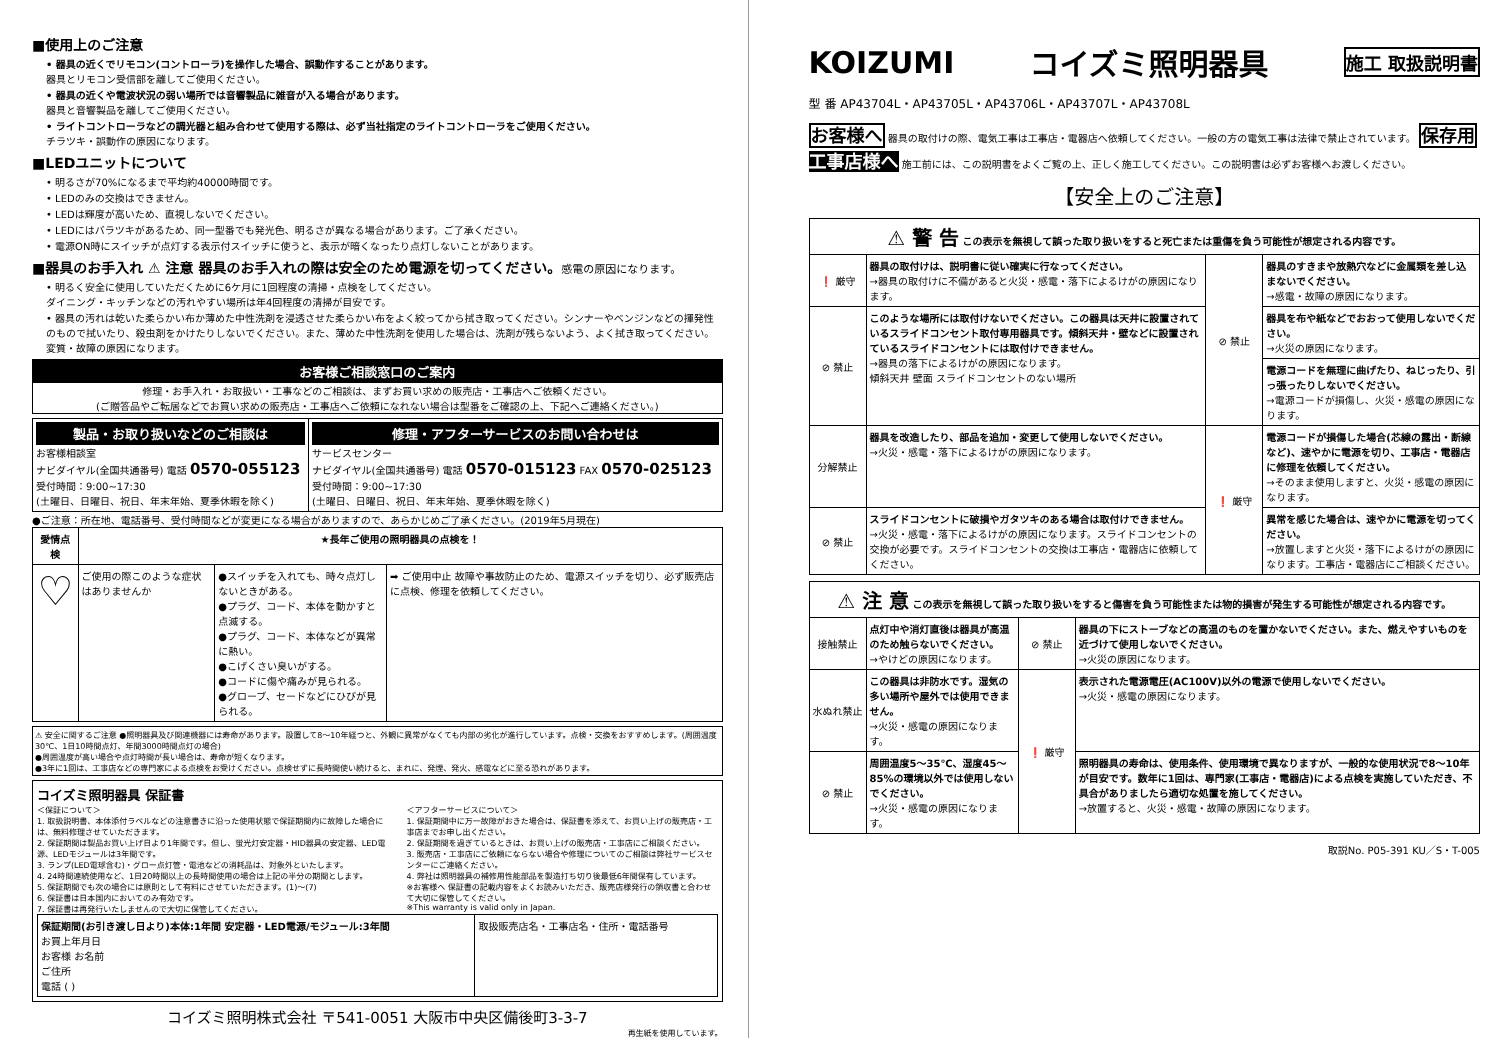■使用上のご注意
• 器具の近くでリモコン(コントローラ)を操作した場合、誤動作することがあります。
器具とリモコン受信部を離してご使用ください。
• 器具の近くや電波状況の弱い場所では音響製品に雑音が入る場合があります。
器具と音響製品を離してご使用ください。
• ライトコントローラなどの調光器と組み合わせて使用する際は、必ず当社指定のライトコントローラをご使用ください。
チラツキ・誤動作の原因になります。
■LEDユニットについて
• 明るさが70%になるまで平均約40000時間です。
• LEDのみの交換はできません。
• LEDは輝度が高いため、直視しないでください。
• LEDにはバラツキがあるため、同一型番でも発光色、明るさが異なる場合があります。ご了承ください。
• 電源ON時にスイッチが点灯する表示付スイッチに使うと、表示が暗くなったり点灯しないことがあります。
■器具のお手入れ ⚠ 注意 器具のお手入れの際は安全のため電源を切ってください。感電の原因になります。
• 明るく安全に使用していただくために6ケ月に1回程度の清掃・点検をしてください。
ダイニング・キッチンなどの汚れやすい場所は年4回程度の清掃が目安です。
• 器具の汚れは乾いた柔らかい布か薄めた中性洗剤を浸透させた柔らかい布をよく絞ってから拭き取ってください。シンナーやベンジンなどの揮発性のもので拭いたり、殺虫剤をかけたりしないでください。また、薄めた中性洗剤を使用した場合は、洗剤が残らないよう、よく拭き取ってください。変質・故障の原因になります。
お客様ご相談窓口のご案内
修理・お手入れ・お取扱い・工事などのご相談は、まずお買い求めの販売店・工事店へご依頼ください。
(ご贈答品やご転居などでお買い求めの販売店・工事店へご依頼になれない場合は型番をご確認の上、下記へご連絡ください。)
| 製品・お取り扱いなどのご相談は お客様相談室 ナビダイヤル(全国共通番号) 電話 0570-055123 受付時間：9:00~17:30 (土曜日、日曜日、祝日、年末年始、夏季休暇を除く) | 修理・アフターサービスのお問い合わせは サービスセンター ナビダイヤル(全国共通番号) 電話 0570-015123 FAX 0570-025123 受付時間：9:00~17:30 (土曜日、日曜日、祝日、年末年始、夏季休暇を除く) |
●ご注意：所在地、電話番号、受付時間などが変更になる場合がありますので、あらかじめご了承ください。(2019年5月現在)
| 愛情点検 | ★長年ご使用の照明器具の点検を！ | | |
| --- | --- | --- | --- |
| ♡ | ご使用の際このような症状はありませんか | ●スイッチを入れても、時々点灯しないときがある。 ●プラグ、コード、本体を動かすと点滅する。 ●プラグ、コード、本体などが異常に熱い。 ●こげくさい臭いがする。 ●コードに傷や痛みが見られる。 ●グローブ、セードなどにひびが見られる。 | ➡ ご使用中止 故障や事故防止のため、電源スイッチを切り、必ず販売店に点検、修理を依頼してください。 |
⚠ 安全に関するご注意 ●照明器具及び関連機器には寿命があります。設置して8～10年経つと、外観に異常がなくても内部の劣化が進行しています。点検・交換をおすすめします。(周囲温度30℃、1日10時間点灯、年間3000時間点灯の場合)
●周囲温度が高い場合や点灯時間が長い場合は、寿命が短くなります。
●3年に1回は、工事店などの専門家による点検をお受けください。点検せずに長時間使い続けると、まれに、発煙、発火、感電などに至る恐れがあります。
コイズミ照明器具 保証書
＜保証について＞
1. 取扱説明書、本体添付ラベルなどの注意書きに沿った使用状態で保証期間内に故障した場合には、無料修理させていただきます。
2. 保証期間は製品お買い上げ日より1年間です。但し、蛍光灯安定器・HID器具の安定器、LED電源、LEDモジュールは3年間です。
3. ランプ(LED電球含む)・グロー点灯管・電池などの消耗品は、対象外といたします。
4. 24時間連続使用など、1日20時間以上の長時間使用の場合は上記の半分の期間とします。
5. 保証期間でも次の場合には原則として有料にさせていただきます。(1)〜(7)
6. 保証書は日本国内においてのみ有効です。
7. 保証書は再発行いたしませんので大切に保管してください。
＜アフターサービスについて＞
1. 保証期間中に万一故障がおきた場合は、保証書を添えて、お買い上げの販売店・工事店までお申し出ください。
2. 保証期間を過ぎているときは、お買い上げの販売店・工事店にご相談ください。
3. 販売店・工事店にご依頼にならない場合や修理についてのご相談は弊社サービスセンターにご連絡ください。
4. 弊社は照明器具の補修用性能部品を製造打ち切り後最低6年間保有しています。
※お客様へ 保証書の記載内容をよくお読みいただき、販売店様発行の領収書と合わせて大切に保管してください。
※This warranty is valid only in Japan.
| 保証期間(お引き渡し日より)本体:1年間 安定器・LED電源/モジュール:3年間 お買上年月日 お客様 お名前 ご住所 電話 ( ) | 取扱販売店名・工事店名・住所・電話番号 |
コイズミ照明株式会社 〒541-0051 大阪市中央区備後町3-3-7
再生紙を使用しています。
KOIZUMI コイズミ照明器具 施工 取扱説明書
型 番 AP43704L・AP43705L・AP43706L・AP43707L・AP43708L
お客様へ 器具の取付けの際、電気工事は工事店・電器店へ依頼してください。一般の方の電気工事は法律で禁止されています。 保存用
工事店様へ 施工前には、この説明書をよくご覧の上、正しく施工してください。この説明書は必ずお客様へお渡しください。
【安全上のご注意】
| ⚠ 警 告 この表示を無視して誤った取り扱いをすると死亡または重傷を負う可能性が想定される内容です。 | | | |
| --- | --- | --- | --- |
| ❗ 厳守 | 器具の取付けは、説明書に従い確実に行なってください。 →器具の取付けに不備があると火災・感電・落下によるけがの原因になります。 | ⊘ 禁止 | 器具のすきまや放熱穴などに金属類を差し込まないでください。 →感電・故障の原因になります。 |
| ⊘ 禁止 | このような場所には取付けないでください。この器具は天井に設置されているスライドコンセント取付専用器具です。傾斜天井・壁などに設置されているスライドコンセントには取付けできません。 →器具の落下によるけがの原因になります。 傾斜天井 壁面 スライドコンセントのない場所 | | 器具を布や紙などでおおって使用しないでください。 →火災の原因になります。 |
| | | | 電源コードを無理に曲げたり、ねじったり、引っ張ったりしないでください。 →電源コードが損傷し、火災・感電の原因になります。 |
| 分解禁止 | 器具を改造したり、部品を追加・変更して使用しないでください。 →火災・感電・落下によるけがの原因になります。 | ❗ 厳守 | 電源コードが損傷した場合(芯線の露出・断線など)、速やかに電源を切り、工事店・電器店に修理を依頼してください。 →そのまま使用しますと、火災・感電の原因になります。 |
| ⊘ 禁止 | スライドコンセントに破損やガタツキのある場合は取付けできません。 →火災・感電・落下によるけがの原因になります。スライドコンセントの交換が必要です。スライドコンセントの交換は工事店・電器店に依頼してください。 | | 異常を感じた場合は、速やかに電源を切ってください。 →放置しますと火災・落下によるけがの原因になります。工事店・電器店にご相談ください。 |
| ⚠ 注 意 この表示を無視して誤った取り扱いをすると傷害を負う可能性または物的損害が発生する可能性が想定される内容です。 | | | |
| --- | --- | --- | --- |
| 接触禁止 | 点灯中や消灯直後は器具が高温のため触らないでください。 →やけどの原因になります。 | ⊘ 禁止 | 器具の下にストーブなどの高温のものを置かないでください。また、燃えやすいものを近づけて使用しないでください。 →火災の原因になります。 |
| 水ぬれ禁止 | この器具は非防水です。湿気の多い場所や屋外では使用できません。 →火災・感電の原因になります。 | ❗ 厳守 | 表示された電源電圧(AC100V)以外の電源で使用しないでください。 →火災・感電の原因になります。 |
| ⊘ 禁止 | 周囲温度5～35℃、湿度45～85%の環境以外では使用しないでください。 →火災・感電の原因になります。 | | 照明器具の寿命は、使用条件、使用環境で異なりますが、一般的な使用状況で8～10年が目安です。数年に1回は、専門家(工事店・電器店)による点検を実施していただき、不具合がありましたら適切な処置を施してください。 →放置すると、火災・感電・故障の原因になります。 |
取説No. P05-391 KU／S・T-005